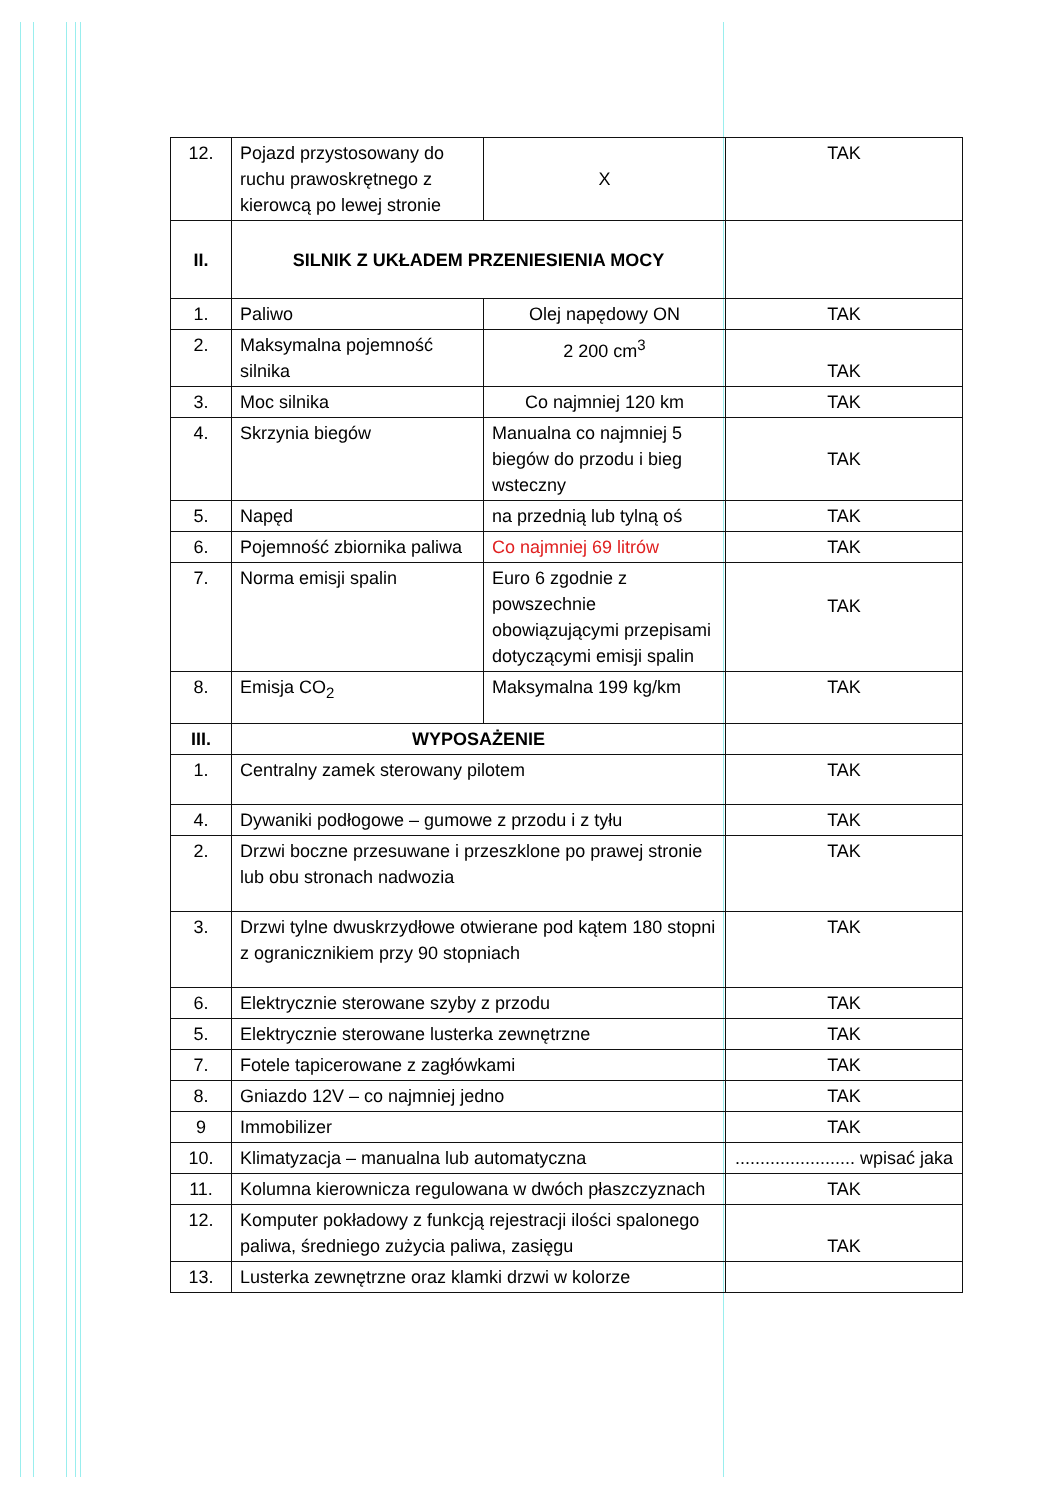| 12. | Pojazd przystosowany do ruchu prawoskrętnego z kierowcą po lewej stronie | X | TAK |
| II. | SILNIK Z UKŁADEM PRZENIESIENIA MOCY | | |
| 1. | Paliwo | Olej napędowy ON | TAK |
| 2. | Maksymalna pojemność silnika | 2 200 cm<sup>3</sup> | TAK |
| 3. | Moc silnika | Co najmniej 120 km | TAK |
| 4. | Skrzynia biegów | Manualna co najmniej 5 biegów do przodu i bieg wsteczny | TAK |
| 5. | Napęd | na przednią lub tylną oś | TAK |
| 6. | Pojemność zbiornika paliwa | Co najmniej 69 litrów | TAK |
| 7. | Norma emisji spalin | Euro 6 zgodnie z powszechnie obowiązującymi przepisami dotyczącymi emisji spalin | TAK |
| 8. | Emisja CO<sub>2</sub> | Maksymalna 199 kg/km | TAK |
| III. | WYPOSAŻENIE | | |
| 1. | Centralny zamek sterowany pilotem | | TAK |
| 4. | Dywaniki podłogowe – gumowe z przodu i z tyłu | | TAK |
| 2. | Drzwi boczne przesuwane i przeszklone po prawej stronie lub obu stronach nadwozia | | TAK |
| 3. | Drzwi tylne dwuskrzydłowe otwierane pod kątem 180 stopni z ogranicznikiem przy 90 stopniach | | TAK |
| 6. | Elektrycznie sterowane szyby z przodu | | TAK |
| 5. | Elektrycznie sterowane lusterka zewnętrzne | | TAK |
| 7. | Fotele tapicerowane z zagłówkami | | TAK |
| 8. | Gniazdo 12V – co najmniej jedno | | TAK |
| 9 | Immobilizer | | TAK |
| 10. | Klimatyzacja – manualna lub automatyczna | | ........................ wpisać jaka |
| 11. | Kolumna kierownicza regulowana w dwóch płaszczyznach | | TAK |
| 12. | Komputer pokładowy z funkcją rejestracji ilości spalonego paliwa, średniego zużycia paliwa, zasięgu | | TAK |
| 13. | Lusterka zewnętrzne oraz klamki drzwi w kolorze | | |